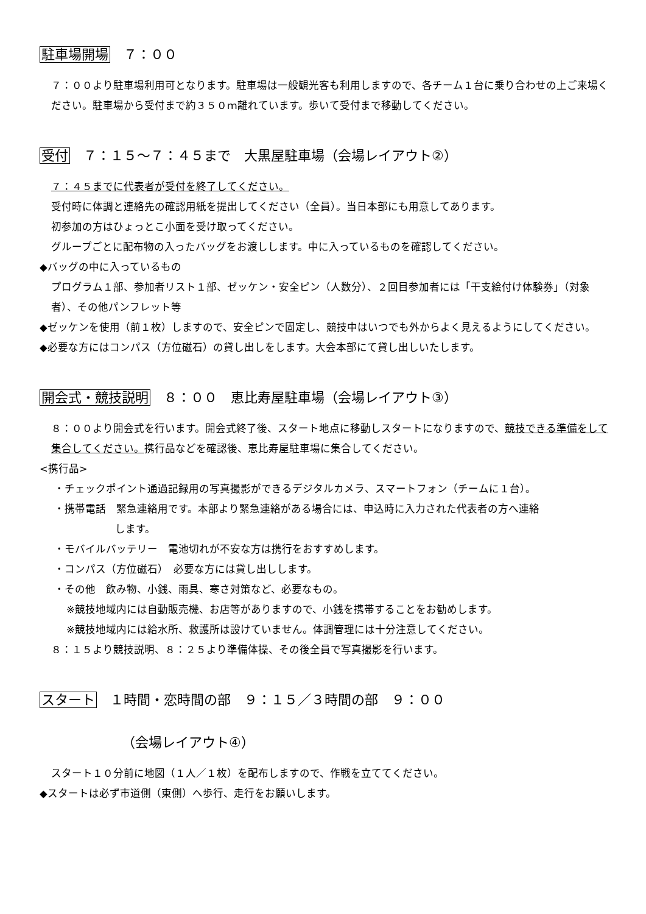駐車場開場　７：００
７：００より駐車場利用可となります。駐車場は一般観光客も利用しますので、各チーム１台に乗り合わせの上ご来場ください。駐車場から受付まで約３５０ｍ離れています。歩いて受付まで移動してください。
受付　７：１５～７：４５まで　大黒屋駐車場（会場レイアウト②）
７：４５までに代表者が受付を終了してください。
受付時に体調と連絡先の確認用紙を提出してください（全員）。当日本部にも用意してあります。
初参加の方はひょっとこ小面を受け取ってください。
グループごとに配布物の入ったバッグをお渡しします。中に入っているものを確認してください。
◆バッグの中に入っているもの
プログラム１部、参加者リスト１部、ゼッケン・安全ピン（人数分）、２回目参加者には「干支絵付け体験券」（対象者）、その他パンフレット等
◆ゼッケンを使用（前１枚）しますので、安全ピンで固定し、競技中はいつでも外からよく見えるようにしてください。
◆必要な方にはコンパス（方位磁石）の貸し出しをします。大会本部にて貸し出しいたします。
開会式・競技説明　８：００　恵比寿屋駐車場（会場レイアウト③）
８：００より開会式を行います。開会式終了後、スタート地点に移動しスタートになりますので、競技できる準備をして集合してください。携行品などを確認後、恵比寿屋駐車場に集合してください。
<携行品>
・チェックポイント通過記録用の写真撮影ができるデジタルカメラ、スマートフォン（チームに１台）。
・携帯電話　緊急連絡用です。本部より緊急連絡がある場合には、申込時に入力された代表者の方へ連絡
します。
・モバイルバッテリー　電池切れが不安な方は携行をおすすめします。
・コンパス（方位磁石）　必要な方には貸し出しします。
・その他　飲み物、小銭、雨具、寒さ対策など、必要なもの。
※競技地域内には自動販売機、お店等がありますので、小銭を携帯することをお勧めします。
※競技地域内には給水所、救護所は設けていません。体調管理には十分注意してください。
８：１５より競技説明、８：２５より準備体操、その後全員で写真撮影を行います。
スタート　１時間・恋時間の部　９：１５／３時間の部　９：００
（会場レイアウト④）
スタート１０分前に地図（１人／１枚）を配布しますので、作戦を立ててください。
◆スタートは必ず市道側（東側）へ歩行、走行をお願いします。